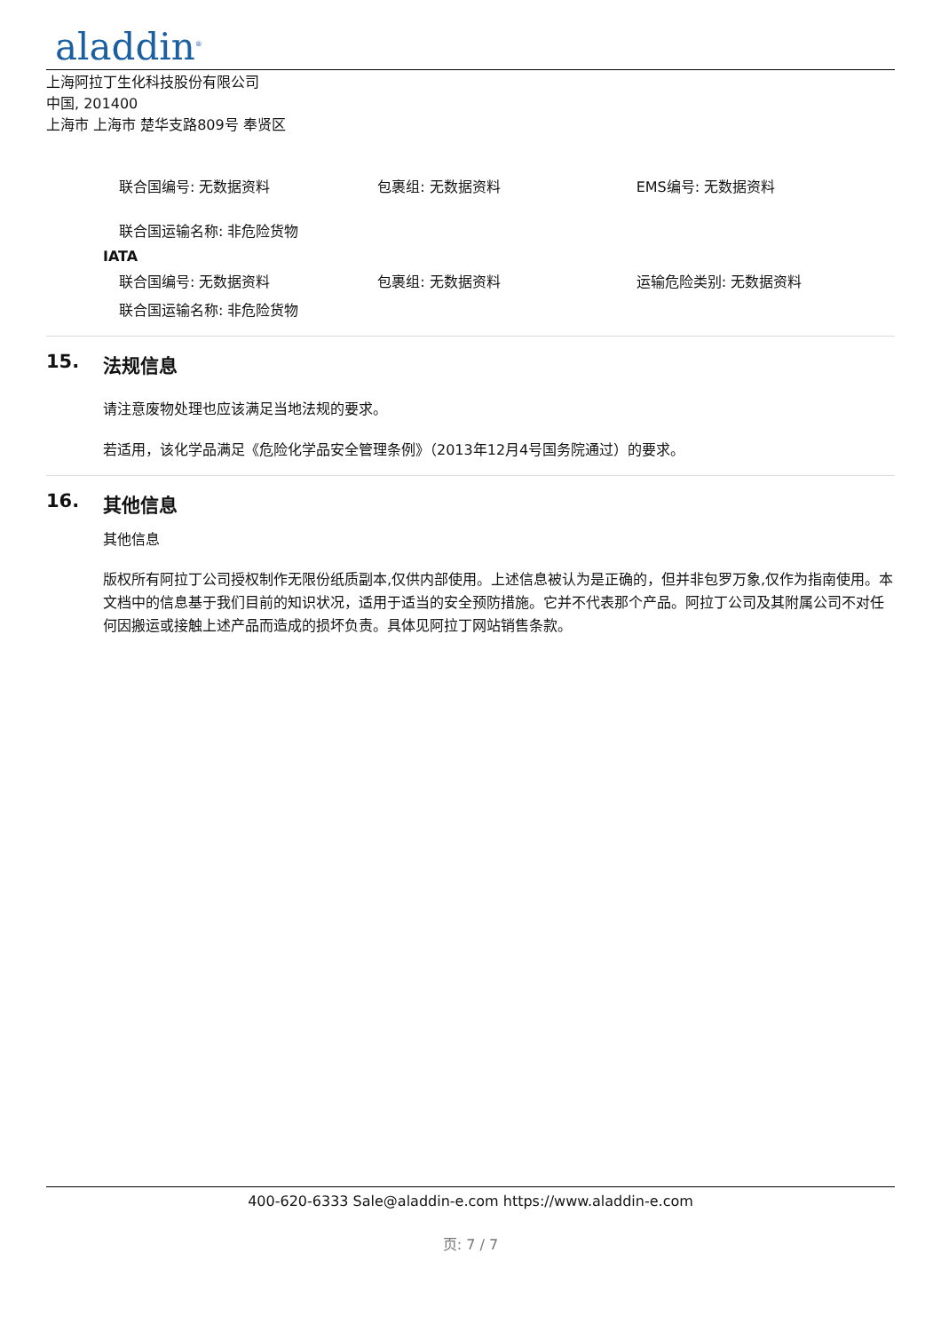aladdin<sup>®</sup>
上海阿拉丁生化科技股份有限公司
中国, 201400
上海市 上海市 楚华支路809号 奉贤区
联合国编号: 无数据资料 包裹组: 无数据资料 EMS编号: 无数据资料
联合国运输名称: 非危险货物
IATA
联合国编号: 无数据资料 包裹组: 无数据资料 运输危险类别: 无数据资料
联合国运输名称: 非危险货物
15. 法规信息
请注意废物处理也应该满足当地法规的要求。
若适用，该化学品满足《危险化学品安全管理条例》（2013年12月4号国务院通过）的要求。
16. 其他信息
其他信息
版权所有阿拉丁公司授权制作无限份纸质副本,仅供内部使用。上述信息被认为是正确的，但并非包罗万象,仅作为指南使用。本文档中的信息基于我们目前的知识状况，适用于适当的安全预防措施。它并不代表那个产品。阿拉丁公司及其附属公司不对任何因搬运或接触上述产品而造成的损坏负责。具体见阿拉丁网站销售条款。
400-620-6333 Sale@aladdin-e.com https://www.aladdin-e.com
页: 7 / 7